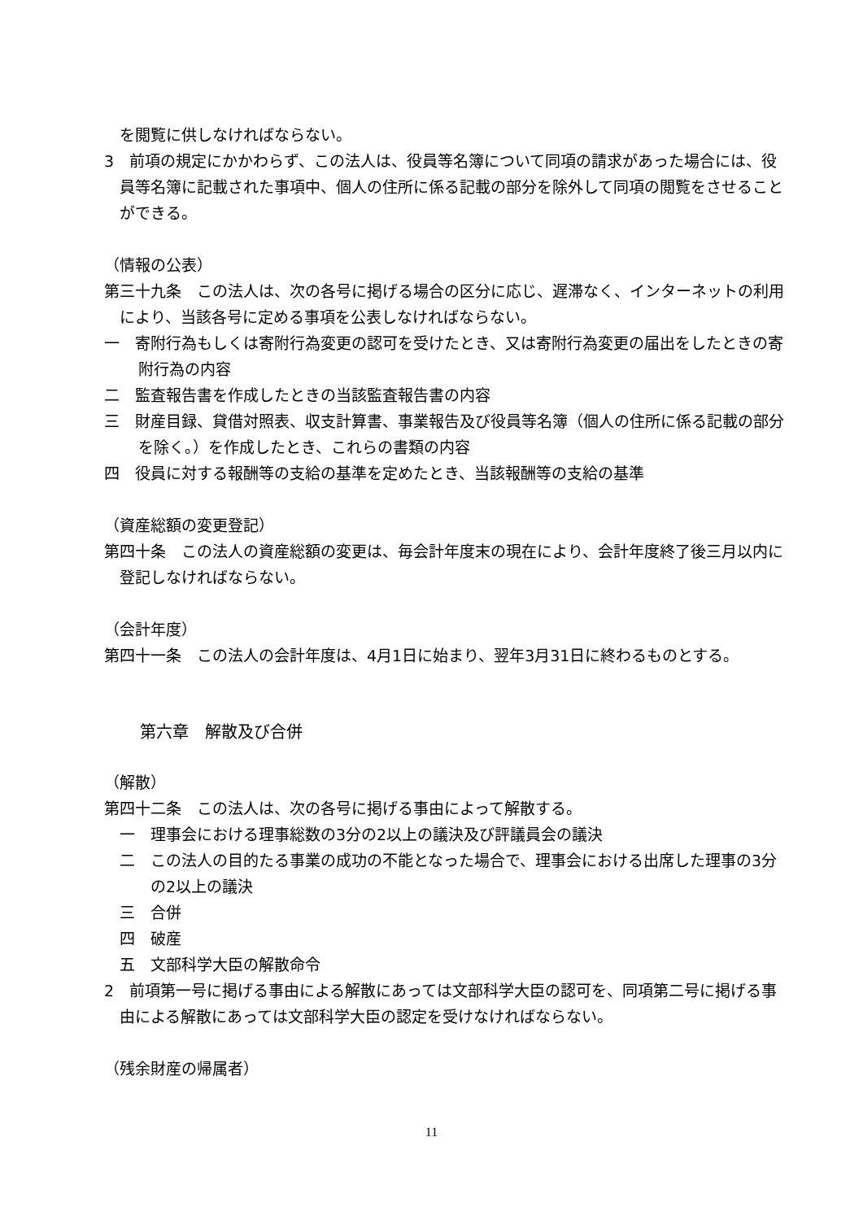を閲覧に供しなければならない。
3　前項の規定にかかわらず、この法人は、役員等名簿について同項の請求があった場合には、役員等名簿に記載された事項中、個人の住所に係る記載の部分を除外して同項の閲覧をさせることができる。
（情報の公表）
第三十九条　この法人は、次の各号に掲げる場合の区分に応じ、遅滞なく、インターネットの利用により、当該各号に定める事項を公表しなければならない。
一　寄附行為もしくは寄附行為変更の認可を受けたとき、又は寄附行為変更の届出をしたときの寄附行為の内容
二　監査報告書を作成したときの当該監査報告書の内容
三　財産目録、貸借対照表、収支計算書、事業報告及び役員等名簿（個人の住所に係る記載の部分を除く。）を作成したとき、これらの書類の内容
四　役員に対する報酬等の支給の基準を定めたとき、当該報酬等の支給の基準
（資産総額の変更登記）
第四十条　この法人の資産総額の変更は、毎会計年度末の現在により、会計年度終了後三月以内に登記しなければならない。
（会計年度）
第四十一条　この法人の会計年度は、4月1日に始まり、翌年3月31日に終わるものとする。
第六章　解散及び合併
（解散）
第四十二条　この法人は、次の各号に掲げる事由によって解散する。
一　理事会における理事総数の3分の2以上の議決及び評議員会の議決
二　この法人の目的たる事業の成功の不能となった場合で、理事会における出席した理事の3分の2以上の議決
三　合併
四　破産
五　文部科学大臣の解散命令
2　前項第一号に掲げる事由による解散にあっては文部科学大臣の認可を、同項第二号に掲げる事由による解散にあっては文部科学大臣の認定を受けなければならない。
（残余財産の帰属者）
11